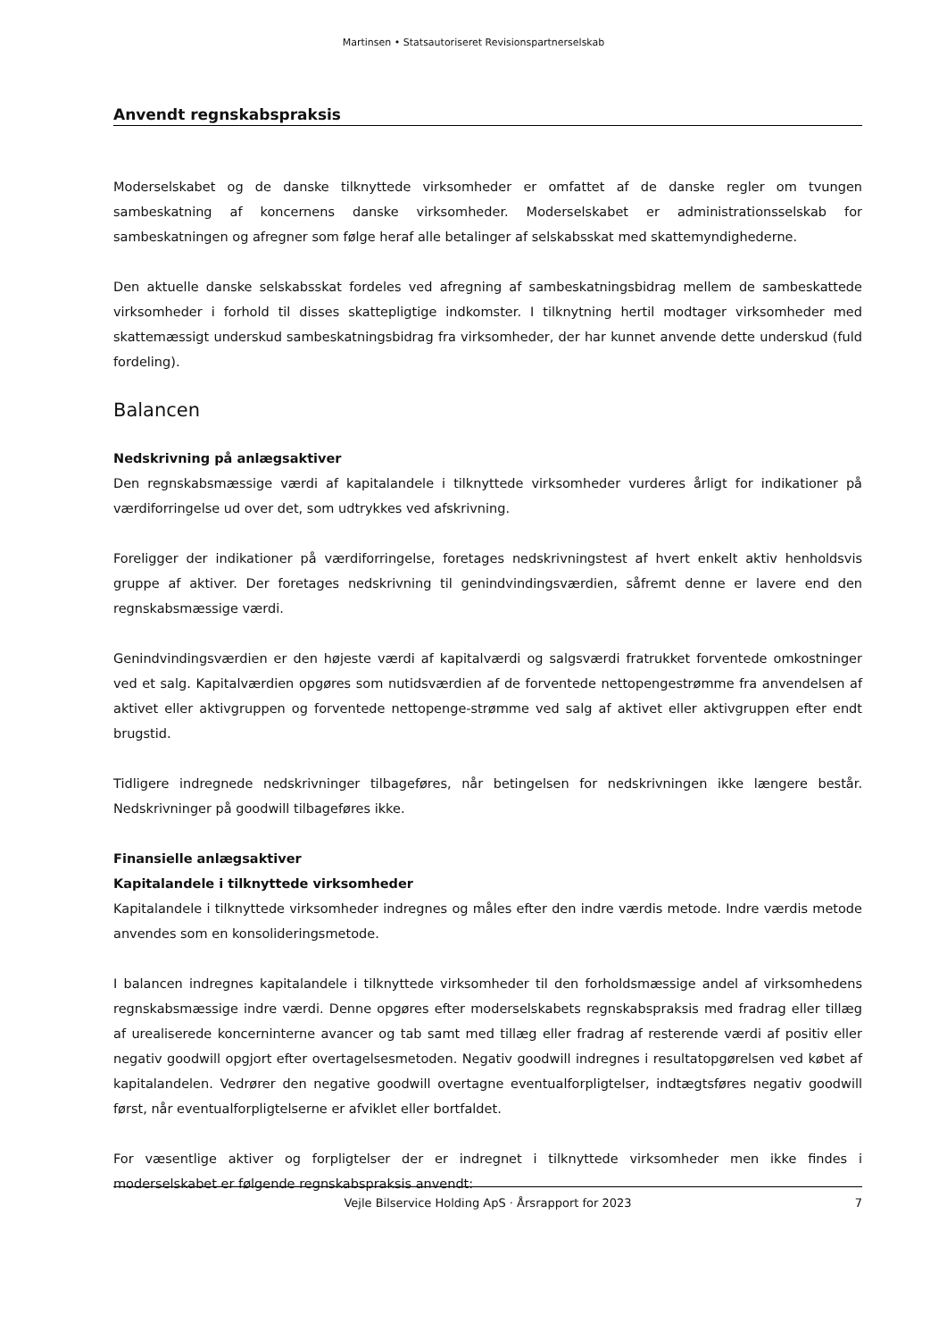Martinsen • Statsautoriseret Revisionspartnerselskab
Anvendt regnskabspraksis
Moderselskabet og de danske tilknyttede virksomheder er omfattet af de danske regler om tvungen sambeskatning af koncernens danske virksomheder. Moderselskabet er administrationsselskab for sambeskatningen og afregner som følge heraf alle betalinger af selskabsskat med skattemyndighederne.
Den aktuelle danske selskabsskat fordeles ved afregning af sambeskatningsbidrag mellem de sambeskattede virksomheder i forhold til disses skattepligtige indkomster. I tilknytning hertil modtager virksomheder med skattemæssigt underskud sambeskatningsbidrag fra virksomheder, der har kunnet anvende dette underskud (fuld fordeling).
Balancen
Nedskrivning på anlægsaktiver
Den regnskabsmæssige værdi af kapitalandele i tilknyttede virksomheder vurderes årligt for indikationer på værdiforringelse ud over det, som udtrykkes ved afskrivning.
Foreligger der indikationer på værdiforringelse, foretages nedskrivningstest af hvert enkelt aktiv henholdsvis gruppe af aktiver. Der foretages nedskrivning til genindvindingsværdien, såfremt denne er lavere end den regnskabsmæssige værdi.
Genindvindingsværdien er den højeste værdi af kapitalværdi og salgsværdi fratrukket forventede omkostninger ved et salg. Kapitalværdien opgøres som nutidsværdien af de forventede nettopengestrømme fra anvendelsen af aktivet eller aktivgruppen og forventede nettopenge-strømme ved salg af aktivet eller aktivgruppen efter endt brugstid.
Tidligere indregnede nedskrivninger tilbageføres, når betingelsen for nedskrivningen ikke længere består. Nedskrivninger på goodwill tilbageføres ikke.
Finansielle anlægsaktiver
Kapitalandele i tilknyttede virksomheder
Kapitalandele i tilknyttede virksomheder indregnes og måles efter den indre værdis metode. Indre værdis metode anvendes som en konsolideringsmetode.
I balancen indregnes kapitalandele i tilknyttede virksomheder til den forholdsmæssige andel af virksomhedens regnskabsmæssige indre værdi. Denne opgøres efter moderselskabets regnskabspraksis med fradrag eller tillæg af urealiserede koncerninterne avancer og tab samt med tillæg eller fradrag af resterende værdi af positiv eller negativ goodwill opgjort efter overtagelsesmetoden. Negativ goodwill indregnes i resultatopgørelsen ved købet af kapitalandelen. Vedrører den negative goodwill overtagne eventualforpligtelser, indtægtsføres negativ goodwill først, når eventualforpligtelserne er afviklet eller bortfaldet.
For væsentlige aktiver og forpligtelser der er indregnet i tilknyttede virksomheder men ikke findes i moderselskabet er følgende regnskabspraksis anvendt:
Vejle Bilservice Holding ApS · Årsrapport for 2023 7